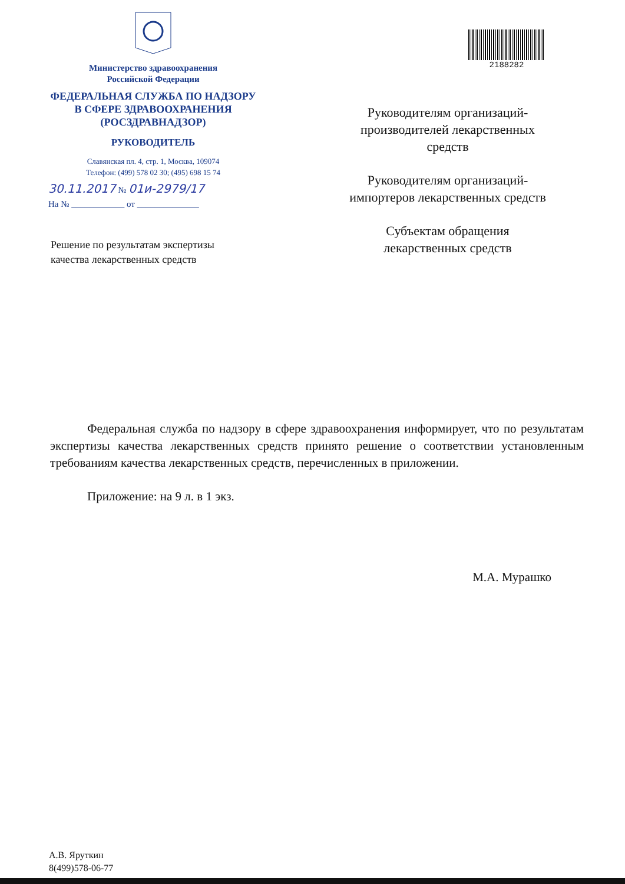Министерство здравоохранения
Российской Федерации
ФЕДЕРАЛЬНАЯ СЛУЖБА ПО НАДЗОРУ
В СФЕРЕ ЗДРАВООХРАНЕНИЯ
(РОСЗДРАВНАДЗОР)
РУКОВОДИТЕЛЬ
Славянская пл. 4, стр. 1, Москва, 109074
Телефон: (499) 578 02 30; (495) 698 15 74
30.11.2017 № 01и-2979/17
На № ____________ от ______________
2188282
Руководителям организаций-
производителей лекарственных
средств
Руководителям организаций-
импортеров лекарственных средств
Субъектам обращения
лекарственных средств
Решение по результатам экспертизы
качества лекарственных средств
Федеральная служба по надзору в сфере здравоохранения информирует, что по результатам экспертизы качества лекарственных средств принято решение о соответствии установленным требованиям качества лекарственных средств, перечисленных в приложении.
Приложение: на 9 л. в 1 экз.
М.А. Мурашко
А.В. Яруткин
8(499)578-06-77